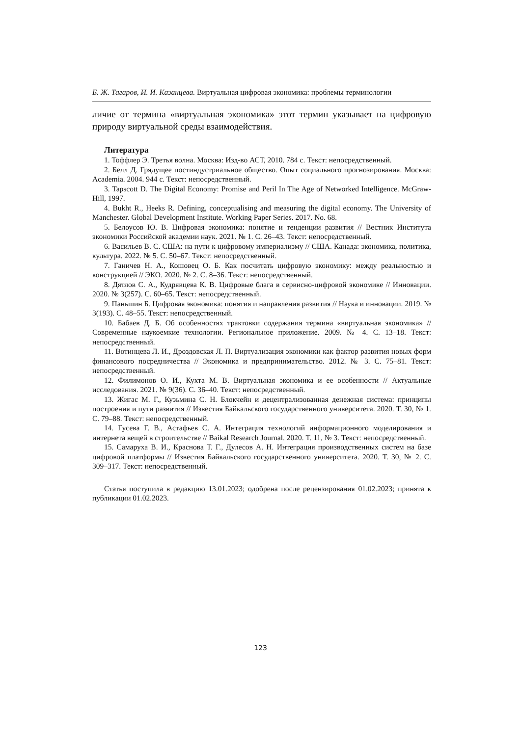Б. Ж. Тагаров, И. И. Казанцева. Виртуальная цифровая экономика: проблемы терминологии
личие от термина «виртуальная экономика» этот термин указывает на цифровую природу виртуальной среды взаимодействия.
Литература
1. Тоффлер Э. Третья волна. Москва: Изд-во АСТ, 2010. 784 с. Текст: непосредственный.
2. Белл Д. Грядущее постиндустриальное общество. Опыт социального прогнозирования. Москва: Academia. 2004. 944 с. Текст: непосредственный.
3. Tapscott D. The Digital Economy: Promise and Peril In The Age of Networked Intelligence. McGraw-Hill, 1997.
4. Bukht R., Heeks R. Defining, conceptualising and measuring the digital economy. The University of Manchester. Global Development Institute. Working Paper Series. 2017. No. 68.
5. Белоусов Ю. В. Цифровая экономика: понятие и тенденции развития // Вестник Института экономики Российской академии наук. 2021. № 1. С. 26–43. Текст: непосредственный.
6. Васильев В. С. США: на пути к цифровому империализму // США. Канада: экономика, политика, культура. 2022. № 5. С. 50–67. Текст: непосредственный.
7. Ганичев Н. А., Кошовец О. Б. Как посчитать цифровую экономику: между реальностью и конструкцией // ЭКО. 2020. № 2. С. 8–36. Текст: непосредственный.
8. Дятлов С. А., Кудрявцева К. В. Цифровые блага в сервисно-цифровой экономике // Инновации. 2020. № 3(257). С. 60–65. Текст: непосредственный.
9. Паньшин Б. Цифровая экономика: понятия и направления развития // Наука и инновации. 2019. № 3(193). С. 48–55. Текст: непосредственный.
10. Бабаев Д. Б. Об особенностях трактовки содержания термина «виртуальная экономика» // Современные наукоемкие технологии. Региональное приложение. 2009. № 4. С. 13–18. Текст: непосредственный.
11. Вотинцева Л. И., Дроздовская Л. П. Виртуализация экономики как фактор развития новых форм финансового посредничества // Экономика и предпринимательство. 2012. № 3. С. 75–81. Текст: непосредственный.
12. Филимонов О. И., Кухта М. В. Виртуальная экономика и ее особенности // Актуальные исследования. 2021. № 9(36). С. 36–40. Текст: непосредственный.
13. Жигас М. Г., Кузьмина С. Н. Блокчейн и децентрализованная денежная система: принципы построения и пути развития // Известия Байкальского государственного университета. 2020. Т. 30, № 1. С. 79–88. Текст: непосредственный.
14. Гусева Г. В., Астафьев С. А. Интеграция технологий информационного моделирования и интернета вещей в строительстве // Baikal Research Journal. 2020. Т. 11, № 3. Текст: непосредственный.
15. Самаруха В. И., Краснова Т. Г., Дулесов А. Н. Интеграция производственных систем на базе цифровой платформы // Известия Байкальского государственного университета. 2020. Т. 30, № 2. С. 309–317. Текст: непосредственный.
Статья поступила в редакцию 13.01.2023; одобрена после рецензирования 01.02.2023; принята к публикации 01.02.2023.
123